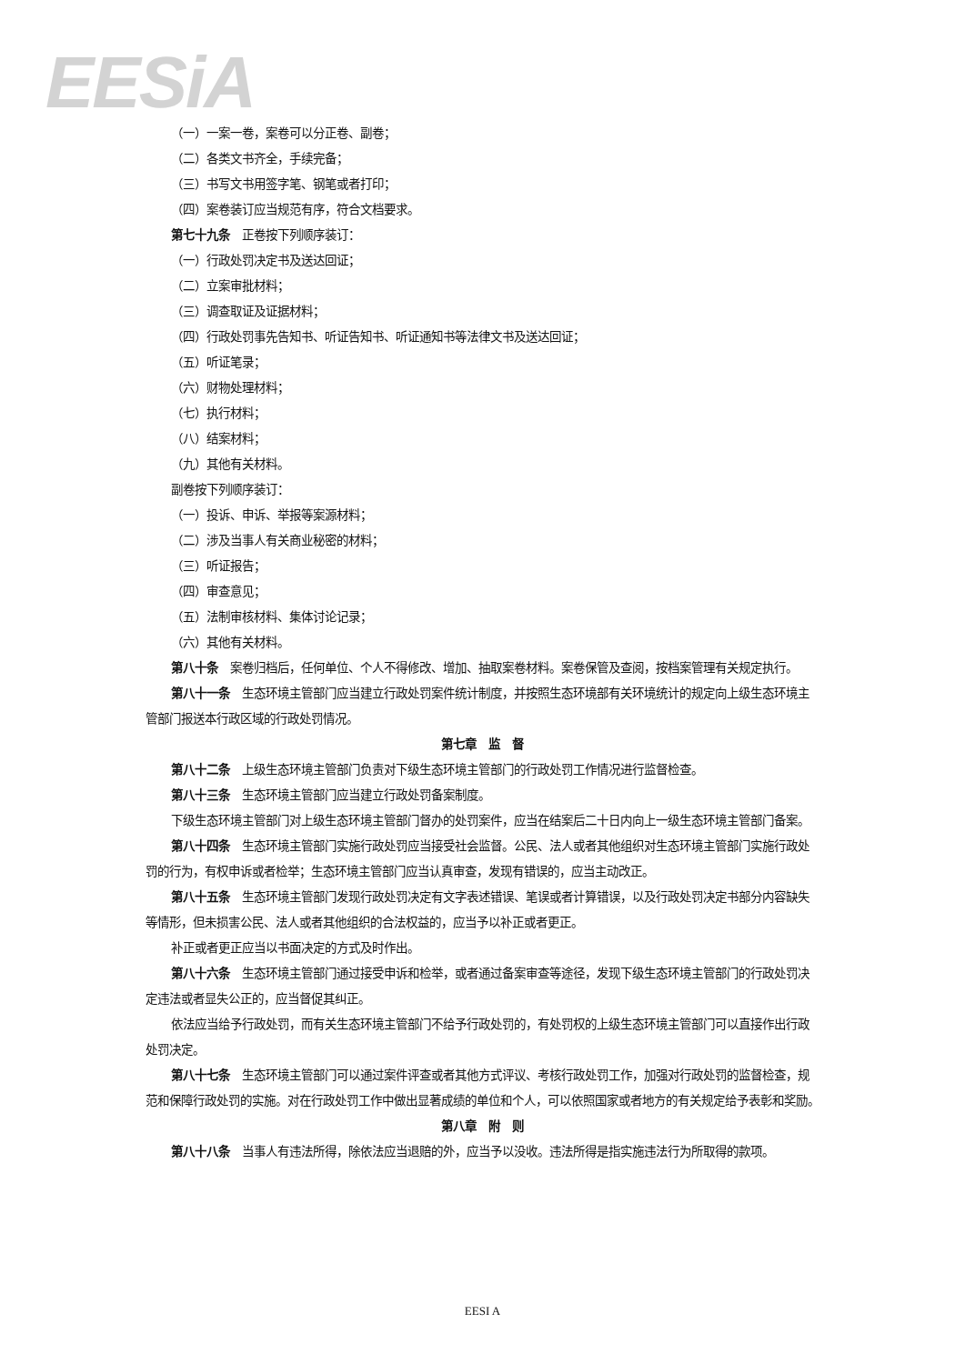EESiA
（一）一案一卷，案卷可以分正卷、副卷；
（二）各类文书齐全，手续完备；
（三）书写文书用签字笔、钢笔或者打印；
（四）案卷装订应当规范有序，符合文档要求。
第七十九条　正卷按下列顺序装订：
（一）行政处罚决定书及送达回证；
（二）立案审批材料；
（三）调查取证及证据材料；
（四）行政处罚事先告知书、听证告知书、听证通知书等法律文书及送达回证；
（五）听证笔录；
（六）财物处理材料；
（七）执行材料；
（八）结案材料；
（九）其他有关材料。
副卷按下列顺序装订：
（一）投诉、申诉、举报等案源材料；
（二）涉及当事人有关商业秘密的材料；
（三）听证报告；
（四）审查意见；
（五）法制审核材料、集体讨论记录；
（六）其他有关材料。
第八十条　案卷归档后，任何单位、个人不得修改、增加、抽取案卷材料。案卷保管及查阅，按档案管理有关规定执行。
第八十一条　生态环境主管部门应当建立行政处罚案件统计制度，并按照生态环境部有关环境统计的规定向上级生态环境主管部门报送本行政区域的行政处罚情况。
第七章　监　督
第八十二条　上级生态环境主管部门负责对下级生态环境主管部门的行政处罚工作情况进行监督检查。
第八十三条　生态环境主管部门应当建立行政处罚备案制度。
下级生态环境主管部门对上级生态环境主管部门督办的处罚案件，应当在结案后二十日内向上一级生态环境主管部门备案。
第八十四条　生态环境主管部门实施行政处罚应当接受社会监督。公民、法人或者其他组织对生态环境主管部门实施行政处罚的行为，有权申诉或者检举；生态环境主管部门应当认真审查，发现有错误的，应当主动改正。
第八十五条　生态环境主管部门发现行政处罚决定有文字表述错误、笔误或者计算错误，以及行政处罚决定书部分内容缺失等情形，但未损害公民、法人或者其他组织的合法权益的，应当予以补正或者更正。
补正或者更正应当以书面决定的方式及时作出。
第八十六条　生态环境主管部门通过接受申诉和检举，或者通过备案审查等途径，发现下级生态环境主管部门的行政处罚决定违法或者显失公正的，应当督促其纠正。
依法应当给予行政处罚，而有关生态环境主管部门不给予行政处罚的，有处罚权的上级生态环境主管部门可以直接作出行政处罚决定。
第八十七条　生态环境主管部门可以通过案件评查或者其他方式评议、考核行政处罚工作，加强对行政处罚的监督检查，规范和保障行政处罚的实施。对在行政处罚工作中做出显著成绩的单位和个人，可以依照国家或者地方的有关规定给予表彰和奖励。
第八章　附　则
第八十八条　当事人有违法所得，除依法应当退赔的外，应当予以没收。违法所得是指实施违法行为所取得的款项。
EESI A